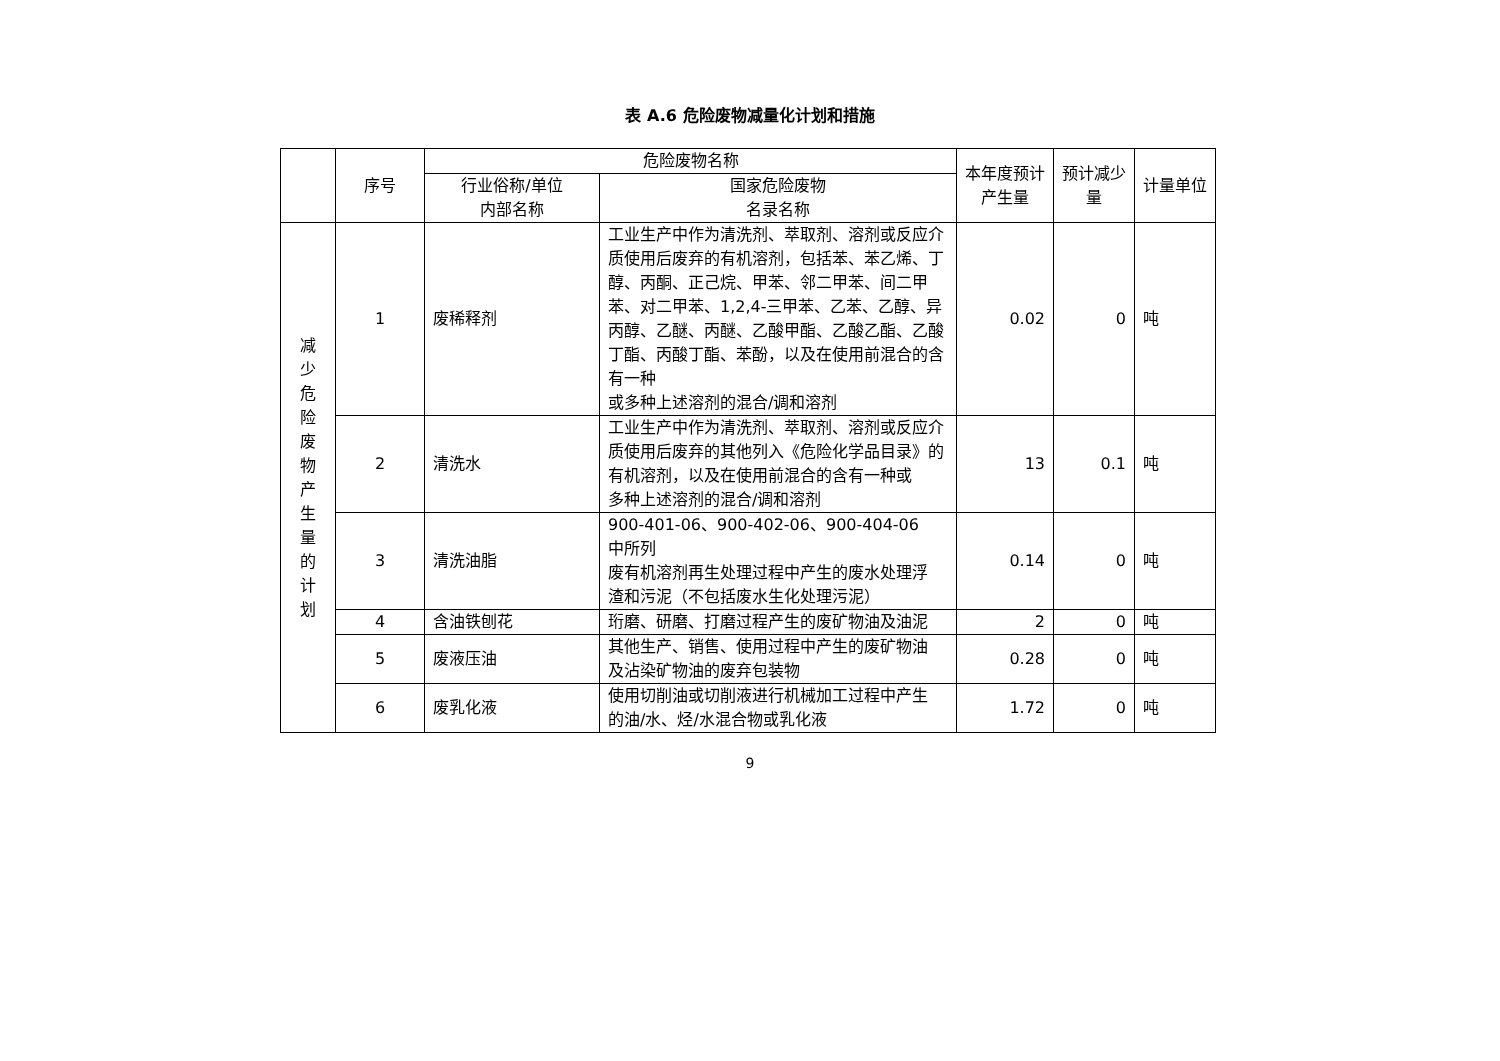表 A.6 危险废物减量化计划和措施
| | 序号 | 危险废物名称 | | 本年度预计产生量 | 预计减少量 | 计量单位 |
| --- | --- | --- | --- | --- | --- | --- |
| | | 行业俗称/单位 内部名称 | 国家危险废物 名录名称 | | | |
| 减少危险废物产生量的计划 | 1 | 废稀释剂 | 工业生产中作为清洗剂、萃取剂、溶剂或反应介质使用后废弃的有机溶剂，包括苯、苯乙烯、丁醇、丙酮、正己烷、甲苯、邻二甲苯、间二甲苯、对二甲苯、1,2,4-三甲苯、乙苯、乙醇、异丙醇、乙醚、丙醚、乙酸甲酯、乙酸乙酯、乙酸丁酯、丙酸丁酯、苯酚，以及在使用前混合的含有一种 或多种上述溶剂的混合/调和溶剂 | 0.02 | 0 | 吨 |
| | 2 | 清洗水 | 工业生产中作为清洗剂、萃取剂、溶剂或反应介质使用后废弃的其他列入《危险化学品目录》的有机溶剂，以及在使用前混合的含有一种或 多种上述溶剂的混合/调和溶剂 | 13 | 0.1 | 吨 |
| | 3 | 清洗油脂 | 900-401-06、900-402-06、900-404-06 中所列 废有机溶剂再生处理过程中产生的废水处理浮 渣和污泥（不包括废水生化处理污泥） | 0.14 | 0 | 吨 |
| | 4 | 含油铁刨花 | 珩磨、研磨、打磨过程产生的废矿物油及油泥 | 2 | 0 | 吨 |
| | 5 | 废液压油 | 其他生产、销售、使用过程中产生的废矿物油 及沾染矿物油的废弃包装物 | 0.28 | 0 | 吨 |
| | 6 | 废乳化液 | 使用切削油或切削液进行机械加工过程中产生 的油/水、烃/水混合物或乳化液 | 1.72 | 0 | 吨 |
9